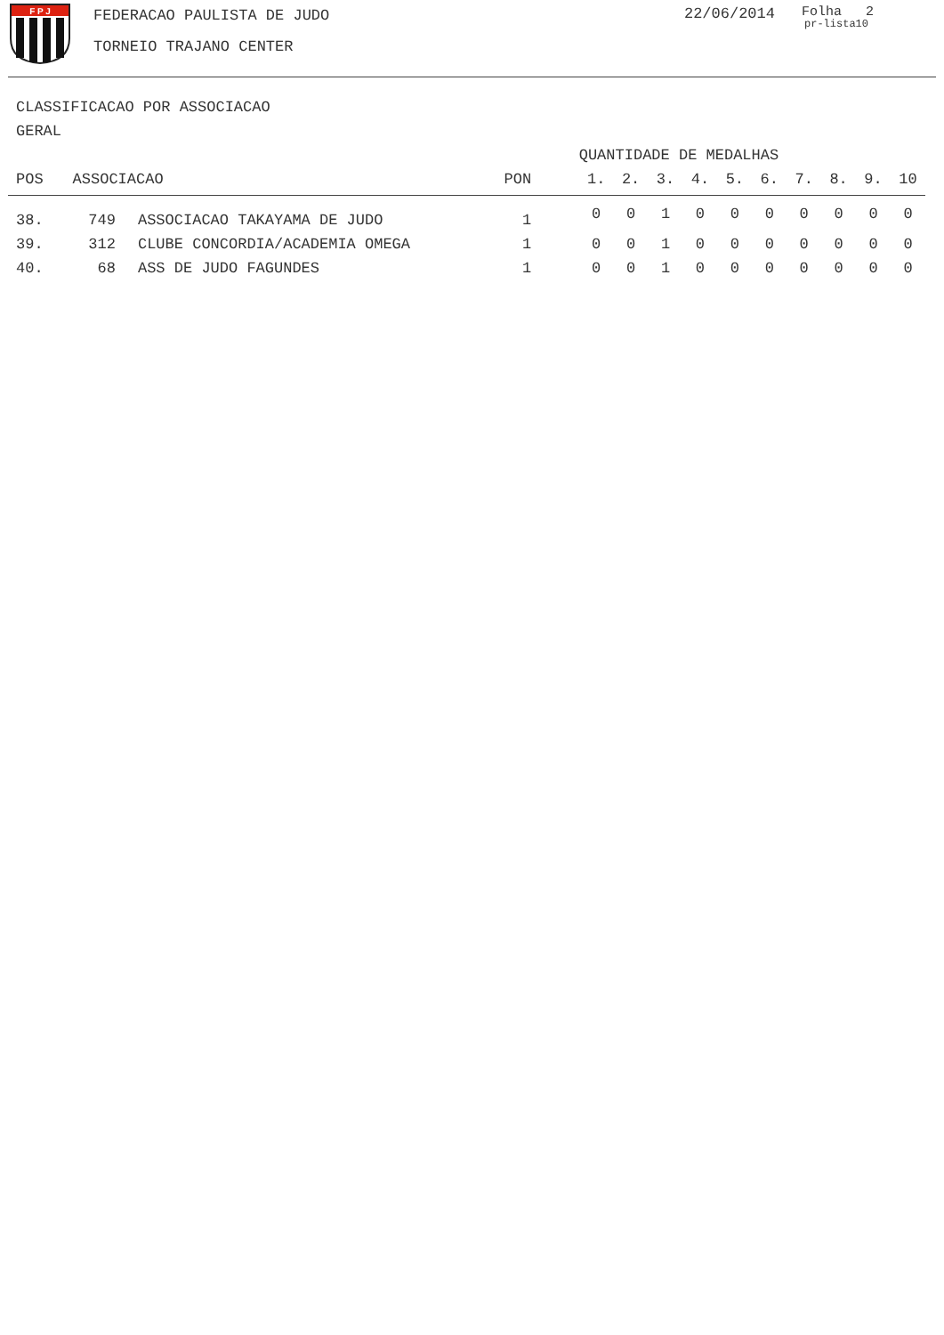F P J
FEDERACAO PAULISTA DE JUDO
TORNEIO TRAJANO CENTER
22/06/2014
Folha 2
pr-lista10
CLASSIFICACAO POR ASSOCIACAO
GERAL
| | | | | QUANTIDADE DE MEDALHAS | | | | | | | | | |
| --- | --- | --- | --- | --- | --- | --- | --- | --- | --- | --- | --- | --- | --- |
| POS | ASSOCIACAO | | PON | 1. | 2. | 3. | 4. | 5. | 6. | 7. | 8. | 9. | 10 |
| 38. | 749 | ASSOCIACAO TAKAYAMA DE JUDO | 1 | 0 | 0 | 1 | 0 | 0 | 0 | 0 | 0 | 0 | 0 |
| 39. | 312 | CLUBE CONCORDIA/ACADEMIA OMEGA | 1 | 0 | 0 | 1 | 0 | 0 | 0 | 0 | 0 | 0 | 0 |
| 40. | 68 | ASS DE JUDO FAGUNDES | 1 | 0 | 0 | 1 | 0 | 0 | 0 | 0 | 0 | 0 | 0 |